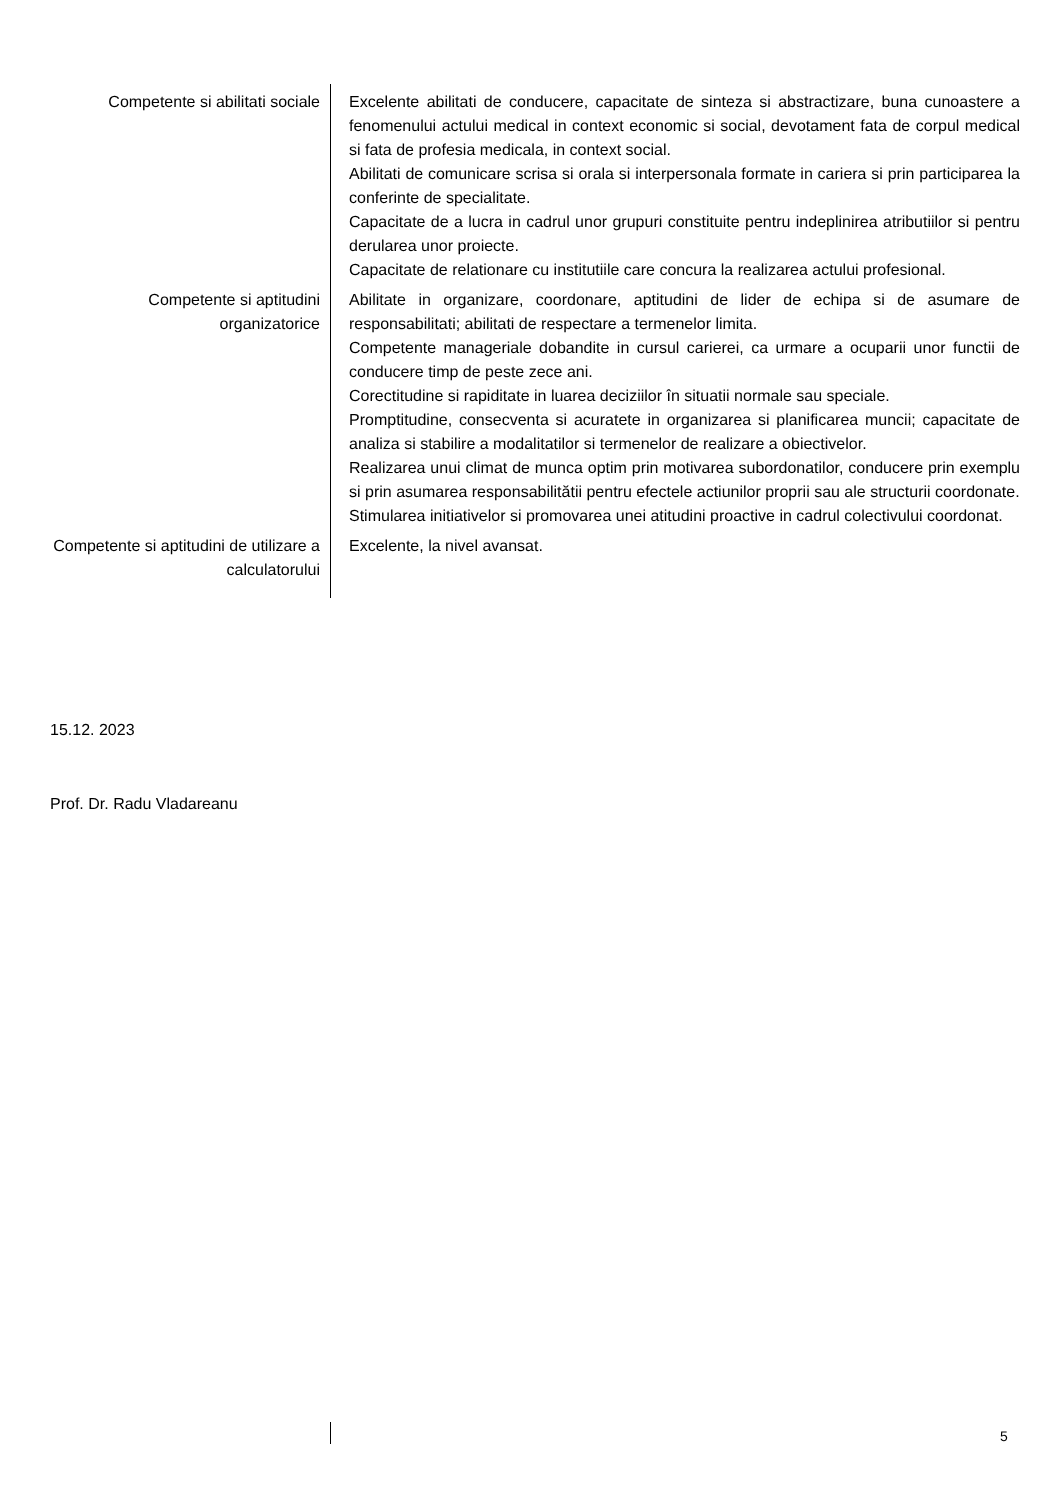| Competente si abilitati sociale | Excelente abilitati de conducere, capacitate de sinteza si abstractizare, buna cunoastere a fenomenului actului medical in context economic si social, devotament fata de corpul medical si fata de profesia medicala, in context social. Abilitati de comunicare scrisa si orala si interpersonala formate in cariera si prin participarea la conferinte de specialitate. Capacitate de a lucra in cadrul unor grupuri constituite pentru indeplinirea atributiilor si pentru derularea unor proiecte. Capacitate de relationare cu institutiile care concura la realizarea actului profesional. |
| Competente si aptitudini organizatorice | Abilitate in organizare, coordonare, aptitudini de lider de echipa si de asumare de responsabilitati; abilitati de respectare a termenelor limita. Competente manageriale dobandite in cursul carierei, ca urmare a ocuparii unor functii de conducere timp de peste zece ani. Corectitudine si rapiditate in luarea deciziilor în situatii normale sau speciale. Promptitudine, consecventa si acuratete in organizarea si planificarea muncii; capacitate de analiza si stabilire a modalitatilor si termenelor de realizare a obiectivelor. Realizarea unui climat de munca optim prin motivarea subordonatilor, conducere prin exemplu si prin asumarea responsabilitătii pentru efectele actiunilor proprii sau ale structurii coordonate. Stimularea initiativelor si promovarea unei atitudini proactive in cadrul colectivului coordonat. |
| Competente si aptitudini de utilizare a calculatorului | Excelente, la nivel avansat. |
15.12. 2023
Prof. Dr. Radu Vladareanu
5